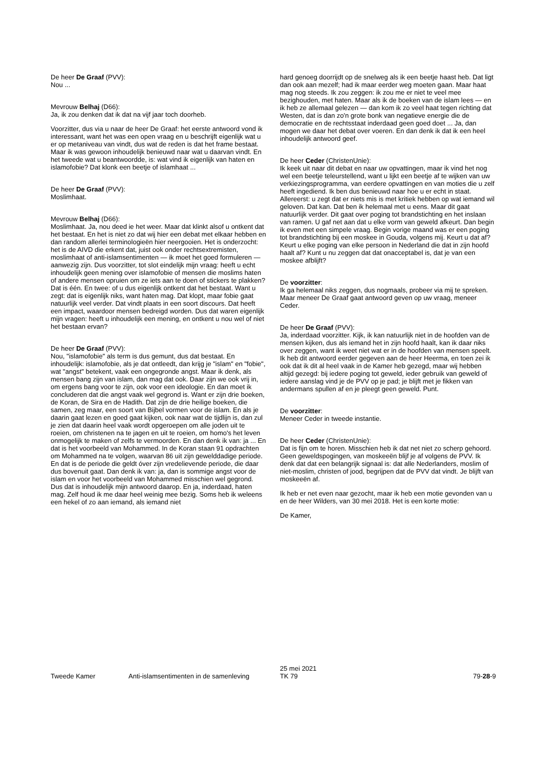De heer De Graaf (PVV):
Nou ...
Mevrouw Belhaj (D66):
Ja, ik zou denken dat ik dat na vijf jaar toch doorheb.
Voorzitter, dus via u naar de heer De Graaf: het eerste antwoord vond ik interessant, want het was een open vraag en u beschrijft eigenlijk wat u er op metaniveau van vindt, dus wat de reden is dat het frame bestaat. Maar ik was gewoon inhoudelijk benieuwd naar wat u daarvan vindt. En het tweede wat u beantwoordde, is: wat vind ik eigenlijk van haten en islamofobie? Dat klonk een beetje of islamhaat ...
De heer De Graaf (PVV):
Moslimhaat.
Mevrouw Belhaj (D66):
Moslimhaat. Ja, nou deed ie het weer. Maar dat klinkt alsof u ontkent dat het bestaat. En het is niet zo dat wij hier een debat met elkaar hebben en dan random allerlei terminologieën hier neergooien. Het is onderzocht: het is de AIVD die erkent dat, juist ook onder rechtsextremisten, moslimhaat of anti-islamsentimenten — ik moet het goed formuleren — aanwezig zijn. Dus voorzitter, tot slot eindelijk mijn vraag: heeft u echt inhoudelijk geen mening over islamofobie of mensen die moslims haten of andere mensen opruien om ze iets aan te doen of stickers te plakken? Dat is één. En twee: of u dus eigenlijk ontkent dat het bestaat. Want u zegt: dat is eigenlijk niks, want haten mag. Dat klopt, maar fobie gaat natuurlijk veel verder. Dat vindt plaats in een soort discours. Dat heeft een impact, waardoor mensen bedreigd worden. Dus dat waren eigenlijk mijn vragen: heeft u inhoudelijk een mening, en ontkent u nou wel of niet het bestaan ervan?
De heer De Graaf (PVV):
Nou, "islamofobie" als term is dus gemunt, dus dat bestaat. En inhoudelijk: islamofobie, als je dat ontleedt, dan krijg je "islam" en "fobie", wat "angst" betekent, vaak een ongegronde angst. Maar ik denk, als mensen bang zijn van islam, dan mag dat ook. Daar zijn we ook vrij in, om ergens bang voor te zijn, ook voor een ideologie. En dan moet ik concluderen dat die angst vaak wel gegrond is. Want er zijn drie boeken, de Koran, de Sira en de Hadith. Dat zijn de drie heilige boeken, die samen, zeg maar, een soort van Bijbel vormen voor de islam. En als je daarin gaat lezen en goed gaat kijken, ook naar wat de tijdlijn is, dan zul je zien dat daarin heel vaak wordt opgeroepen om alle joden uit te roeien, om christenen na te jagen en uit te roeien, om homo's het leven onmogelijk te maken of zelfs te vermoorden. En dan denk ik van: ja ... En dat is het voorbeeld van Mohammed. In de Koran staan 91 opdrachten om Mohammed na te volgen, waarvan 86 uit zijn gewelddadige periode. En dat is de periode die geldt óver zijn vredelievende periode, die daar dus bovenuit gaat. Dan denk ik van: ja, dan is sommige angst voor de islam en voor het voorbeeld van Mohammed misschien wel gegrond. Dus dat is inhoudelijk mijn antwoord daarop. En ja, inderdaad, haten mag. Zelf houd ik me daar heel weinig mee bezig. Soms heb ik weleens een hekel of zo aan iemand, als iemand niet
hard genoeg doorrijdt op de snelweg als ik een beetje haast heb. Dat ligt dan ook aan mezelf; had ik maar eerder weg moeten gaan. Maar haat mag nog steeds. Ik zou zeggen: ik zou me er niet te veel mee bezighouden, met haten. Maar als ik de boeken van de islam lees — en ik heb ze allemaal gelezen — dan kom ik zo veel haat tegen richting dat Westen, dat is dan zo'n grote bonk van negatieve energie die de democratie en de rechtsstaat inderdaad geen goed doet ... Ja, dan mogen we daar het debat over voeren. En dan denk ik dat ik een heel inhoudelijk antwoord geef.
De heer Ceder (ChristenUnie):
Ik keek uit naar dit debat en naar uw opvattingen, maar ik vind het nog wel een beetje teleurstellend, want u lijkt een beetje af te wijken van uw verkiezingsprogramma, van eerdere opvattingen en van moties die u zelf heeft ingediend. Ik ben dus benieuwd naar hoe u er echt in staat. Allereerst: u zegt dat er niets mis is met kritiek hebben op wat iemand wil geloven. Dat kan. Dat ben ik helemaal met u eens. Maar dit gaat natuurlijk verder. Dit gaat over poging tot brandstichting en het inslaan van ramen. U gaf net aan dat u elke vorm van geweld afkeurt. Dan begin ik even met een simpele vraag. Begin vorige maand was er een poging tot brandstichting bij een moskee in Gouda, volgens mij. Keurt u dat af? Keurt u elke poging van elke persoon in Nederland die dat in zijn hoofd haalt af? Kunt u nu zeggen dat dat onacceptabel is, dat je van een moskee afblijft?
De voorzitter:
Ik ga helemaal niks zeggen, dus nogmaals, probeer via mij te spreken. Maar meneer De Graaf gaat antwoord geven op uw vraag, meneer Ceder.
De heer De Graaf (PVV):
Ja, inderdaad voorzitter. Kijk, ik kan natuurlijk niet in de hoofden van de mensen kijken, dus als iemand het in zijn hoofd haalt, kan ik daar niks over zeggen, want ik weet niet wat er in de hoofden van mensen speelt. Ik heb dit antwoord eerder gegeven aan de heer Heerma, en toen zei ik ook dat ik dit al heel vaak in de Kamer heb gezegd, maar wij hebben altijd gezegd: bij iedere poging tot geweld, ieder gebruik van geweld of iedere aanslag vind je de PVV op je pad; je blijft met je fikken van andermans spullen af en je pleegt geen geweld. Punt.
De voorzitter:
Meneer Ceder in tweede instantie.
De heer Ceder (ChristenUnie):
Dat is fijn om te horen. Misschien heb ik dat net niet zo scherp gehoord. Geen geweldspogingen, van moskeeën blijf je af volgens de PVV. Ik denk dat dat een belangrijk signaal is: dat alle Nederlanders, moslim of niet-moslim, christen of jood, begrijpen dat de PVV dat vindt. Je blijft van moskeeën af.
Ik heb er net even naar gezocht, maar ik heb een motie gevonden van u en de heer Wilders, van 30 mei 2018. Het is een korte motie:
De Kamer,
Tweede Kamer Anti-islamsentimenten in de samenleving
25 mei 2021
TK 79
79-28-9